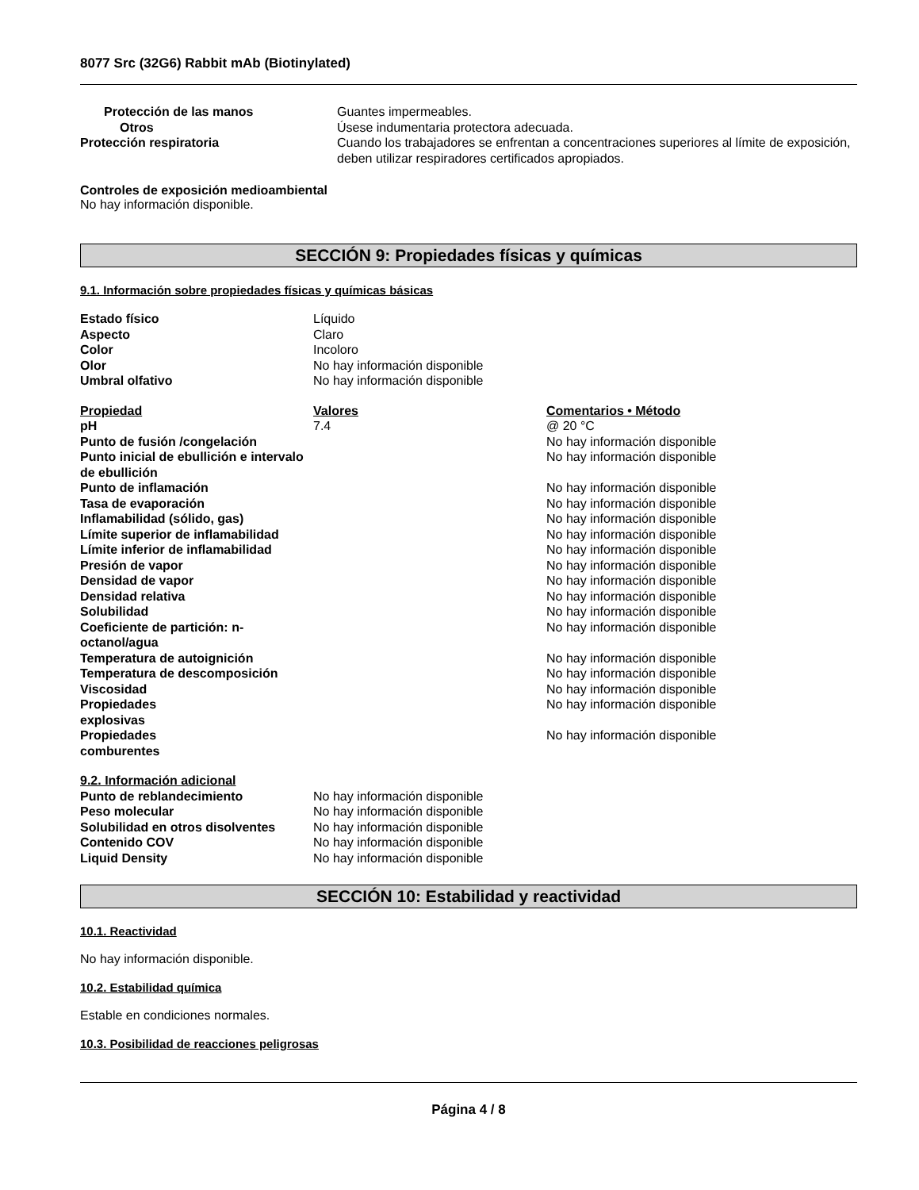8077 Src (32G6) Rabbit mAb (Biotinylated)
| Protección de las manos | Guantes impermeables. |
| Otros | Úsese indumentaria protectora adecuada. |
| Protección respiratoria | Cuando los trabajadores se enfrentan a concentraciones superiores al límite de exposición, deben utilizar respiradores certificados apropiados. |
Controles de exposición medioambiental
No hay información disponible.
SECCIÓN 9: Propiedades físicas y químicas
9.1. Información sobre propiedades físicas y químicas básicas
| Estado físico | Líquido |
| Aspecto | Claro |
| Color | Incoloro |
| Olor | No hay información disponible |
| Umbral olfativo | No hay información disponible |
| Propiedad | Valores | Comentarios • Método |
| pH | 7.4 | @ 20 °C |
| Punto de fusión /congelación | | No hay información disponible |
| Punto inicial de ebullición e intervalo de ebullición | | No hay información disponible |
| Punto de inflamación | | No hay información disponible |
| Tasa de evaporación | | No hay información disponible |
| Inflamabilidad (sólido, gas) | | No hay información disponible |
| Límite superior de inflamabilidad | | No hay información disponible |
| Límite inferior de inflamabilidad | | No hay información disponible |
| Presión de vapor | | No hay información disponible |
| Densidad de vapor | | No hay información disponible |
| Densidad relativa | | No hay información disponible |
| Solubilidad | | No hay información disponible |
| Coeficiente de partición: n-octanol/agua | | No hay información disponible |
| Temperatura de autoignición | | No hay información disponible |
| Temperatura de descomposición | | No hay información disponible |
| Viscosidad | | No hay información disponible |
| Propiedades explosivas | | No hay información disponible |
| Propiedades comburentes | | No hay información disponible |
| 9.2. Información adicional | |
| Punto de reblandecimiento | No hay información disponible |
| Peso molecular | No hay información disponible |
| Solubilidad en otros disolventes | No hay información disponible |
| Contenido COV | No hay información disponible |
| Liquid Density | No hay información disponible |
SECCIÓN 10: Estabilidad y reactividad
10.1. Reactividad
No hay información disponible.
10.2. Estabilidad química
Estable en condiciones normales.
10.3. Posibilidad de reacciones peligrosas
Página 4 / 8